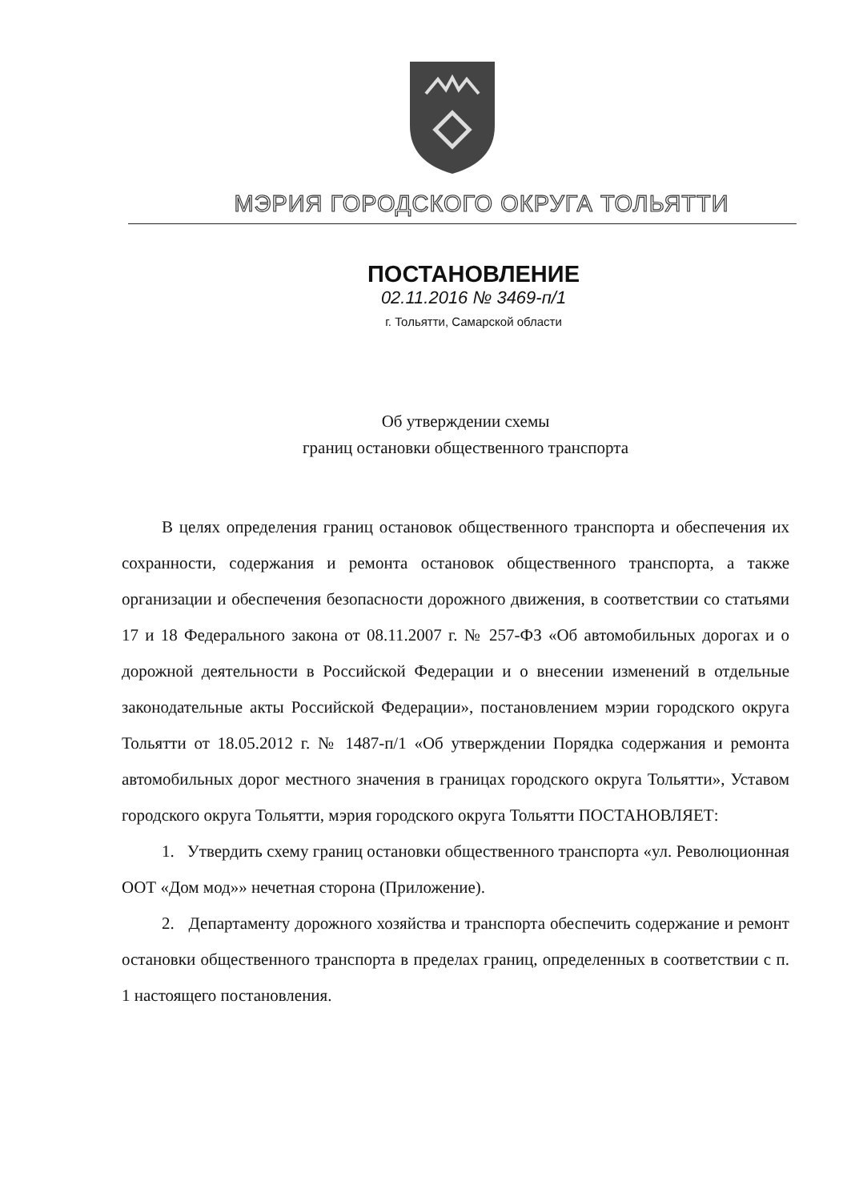МЭРИЯ ГОРОДСКОГО ОКРУГА ТОЛЬЯТТИ
ПОСТАНОВЛЕНИЕ
02.11.2016 № 3469-п/1
г. Тольятти, Самарской области
Об утверждении схемы
границ остановки общественного транспорта
В целях определения границ остановок общественного транспорта и обеспечения их сохранности, содержания и ремонта остановок общественного транспорта, а также организации и обеспечения безопасности дорожного движения, в соответствии со статьями 17 и 18 Федерального закона от 08.11.2007 г. № 257-ФЗ «Об автомобильных дорогах и о дорожной деятельности в Российской Федерации и о внесении изменений в отдельные законодательные акты Российской Федерации», постановлением мэрии городского округа Тольятти от 18.05.2012 г. № 1487-п/1 «Об утверждении Порядка содержания и ремонта автомобильных дорог местного значения в границах городского округа Тольятти», Уставом городского округа Тольятти, мэрия городского округа Тольятти ПОСТАНОВЛЯЕТ:
1. Утвердить схему границ остановки общественного транспорта «ул. Революционная ООТ «Дом мод»» нечетная сторона (Приложение).
2. Департаменту дорожного хозяйства и транспорта обеспечить содержание и ремонт остановки общественного транспорта в пределах границ, определенных в соответствии с п. 1 настоящего постановления.